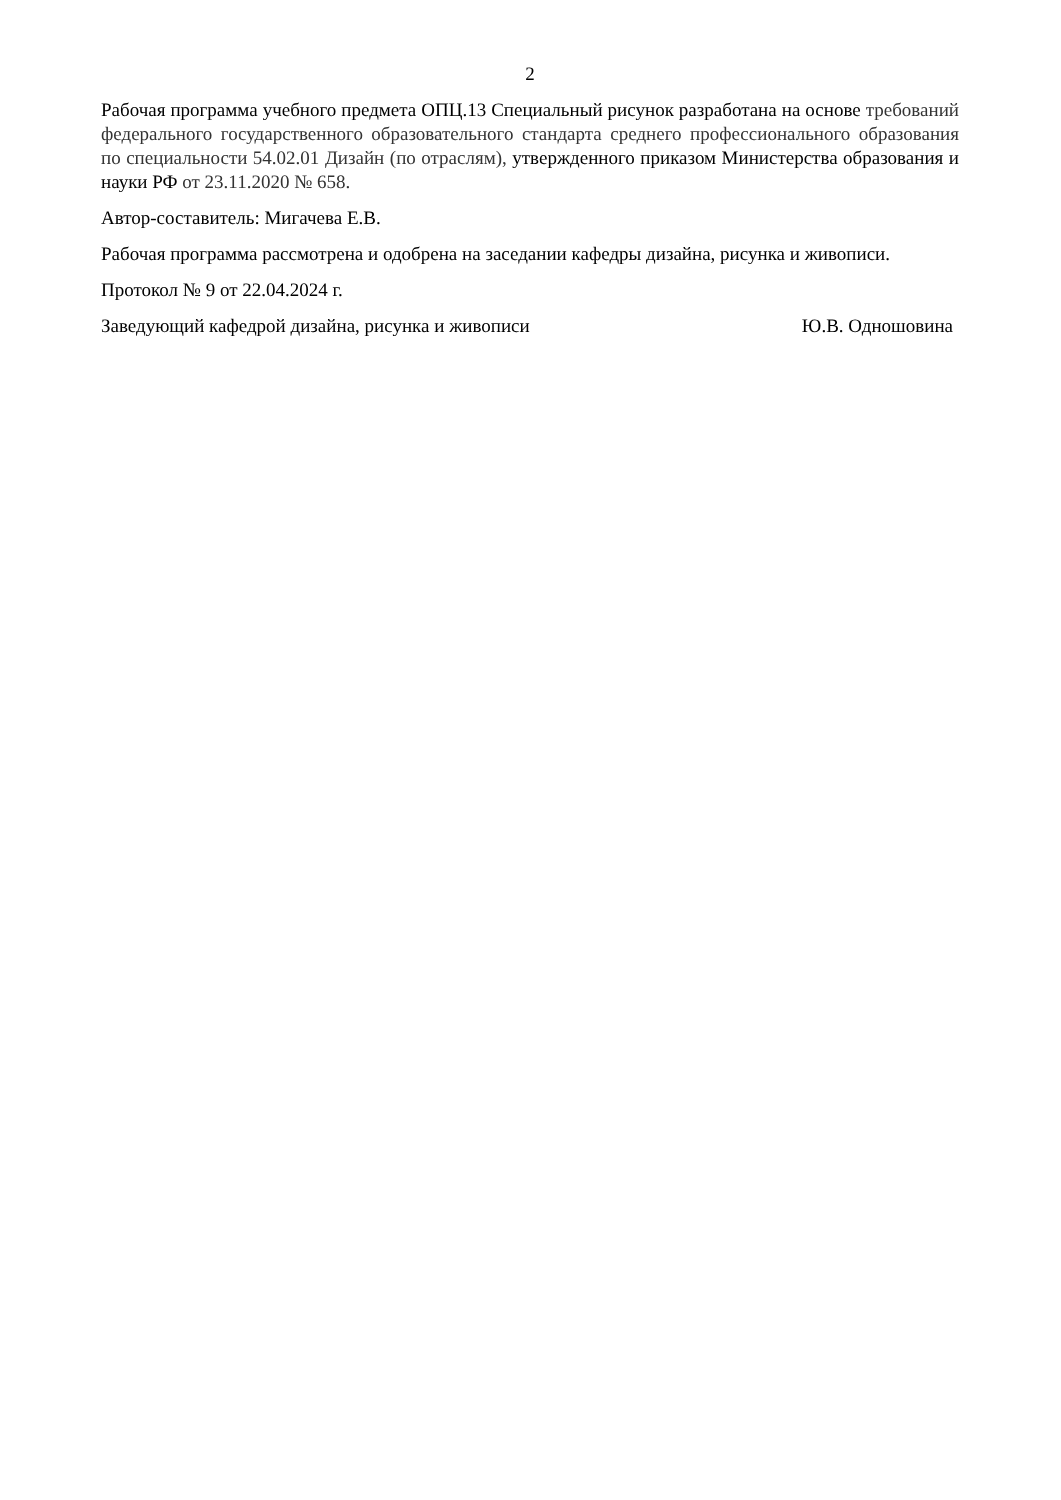2
Рабочая программа учебного предмета ОПЦ.13 Специальный рисунок разработана на основе требований федерального государственного образовательного стандарта среднего профессионального образования по специальности 54.02.01 Дизайн (по отраслям), утвержденного приказом Министерства образования и науки РФ от 23.11.2020 № 658.
Автор-составитель: Мигачева Е.В.
Рабочая программа рассмотрена и одобрена на заседании кафедры дизайна, рисунка и живописи.
Протокол № 9 от 22.04.2024 г.
Заведующий кафедрой дизайна, рисунка и живописи Ю.В. Одношовина